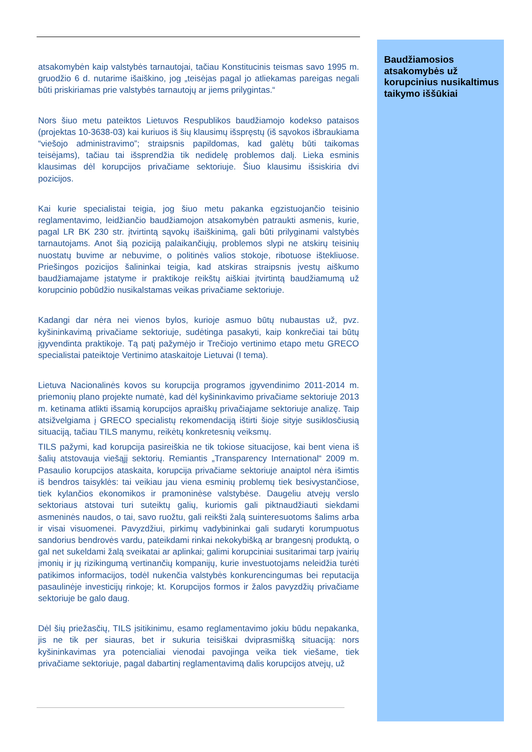atsakomybėn kaip valstybės tarnautojai, tačiau Konstitucinis teismas savo 1995 m. gruodžio 6 d. nutarime išaiškino, jog „teisėjas pagal jo atliekamas pareigas negali būti priskiriamas prie valstybės tarnautojų ar jiems prilygintas.“
Nors šiuo metu pateiktos Lietuvos Respublikos baudžiamojo kodekso pataisos (projektas 10-3638-03) kai kuriuos iš šių klausimų išspręstų (iš sąvokos išbraukiama “viešojo administravimo”; straipsnis papildomas, kad galėtų būti taikomas teisėjams), tačiau tai išsprendžia tik nedidelę problemos dalį. Lieka esminis klausimas dėl korupcijos privačiame sektoriuje. Šiuo klausimu išsiskiria dvi pozicijos.
Kai kurie specialistai teigia, jog šiuo metu pakanka egzistuojančio teisinio reglamentavimo, leidžiančio baudžiamojon atsakomybėn patraukti asmenis, kurie, pagal LR BK 230 str. įtvirtintą sąvokų išaiškinimą, gali būti prilyginami valstybės tarnautojams. Anot šią poziciją palaikančiųjų, problemos slypi ne atskirų teisinių nuostatų buvime ar nebuvime, o politinės valios stokoje, ribotuose ištekliuose. Priešingos pozicijos šalininkai teigia, kad atskiras straipsnis įvestų aiškumo baudžiamajame įstatyme ir praktikoje reikštų aiškiai įtvirtintą baudžiamumą už korupcinio pobūdžio nusikalstamas veikas privačiame sektoriuje.
Kadangi dar nėra nei vienos bylos, kurioje asmuo būtų nubaustas už, pvz. kyšininkavimą privačiame sektoriuje, sudėtinga pasakyti, kaip konkrečiai tai būtų įgyvendinta praktikoje. Tą patį pažymėjo ir Trečiojo vertinimo etapo metu GRECO specialistai pateiktoje Vertinimo ataskaitoje Lietuvai (I tema).
Lietuva Nacionalinės kovos su korupcija programos įgyvendinimo 2011-2014 m. priemonių plano projekte numatė, kad dėl kyšininkavimo privačiame sektoriuje 2013 m. ketinama atlikti išsamią korupcijos apraiškų privačiajame sektoriuje analizę. Taip atsižvelgiama į GRECO specialistų rekomendaciją ištirti šioje sityje susiklosčiusią situaciją, tačiau TILS manymu, reikėtų konkretesnių veiksmų.
TILS pažymi, kad korupcija pasireiškia ne tik tokiose situacijose, kai bent viena iš šalių atstovauja viešąjį sektorių. Remiantis „Transparency International“ 2009 m. Pasaulio korupcijos ataskaita, korupcija privačiame sektoriuje anaiptol nėra išimtis iš bendros taisyklės: tai veikiau jau viena esminių problemų tiek besivystančiose, tiek kylančios ekonomikos ir pramoninėse valstybėse. Daugeliu atvejų verslo sektoriaus atstovai turi suteiktų galių, kuriomis gali piktnaudžiauti siekdami asmeninės naudos, o tai, savo ruožtu, gali reikšti žalą suinteresuotoms šalims arba ir visai visuomenei. Pavyzdžiui, pirkimų vadybininkai gali sudaryti korumpuotus sandorius bendrovės vardu, pateikdami rinkai nekokybišką ar brangesnį produktą, o gal net sukeldami žalą sveikatai ar aplinkai; galimi korupciniai susitarimai tarp įvairių įmonių ir jų rizikingumą vertinančių kompanijų, kurie investuotojams neleidžia turėti patikimos informacijos, todėl nukenčia valstybės konkurencingumas bei reputacija pasaulinėje investicijų rinkoje; kt. Korupcijos formos ir žalos pavyzdžių privačiame sektoriuje be galo daug.
Dėl šių priežasčių, TILS įsitikinimu, esamo reglamentavimo jokiu būdu nepakanka, jis ne tik per siauras, bet ir sukuria teisiškai dviprasmišką situaciją: nors kyšininkavimas yra potencialiai vienodai pavojinga veika tiek viešame, tiek privačiame sektoriuje, pagal dabartinį reglamentavimą dalis korupcijos atvejų, už
Baudžiamosios atsakomybės už korupcinius nusikaltimus taikymo iššūkiai